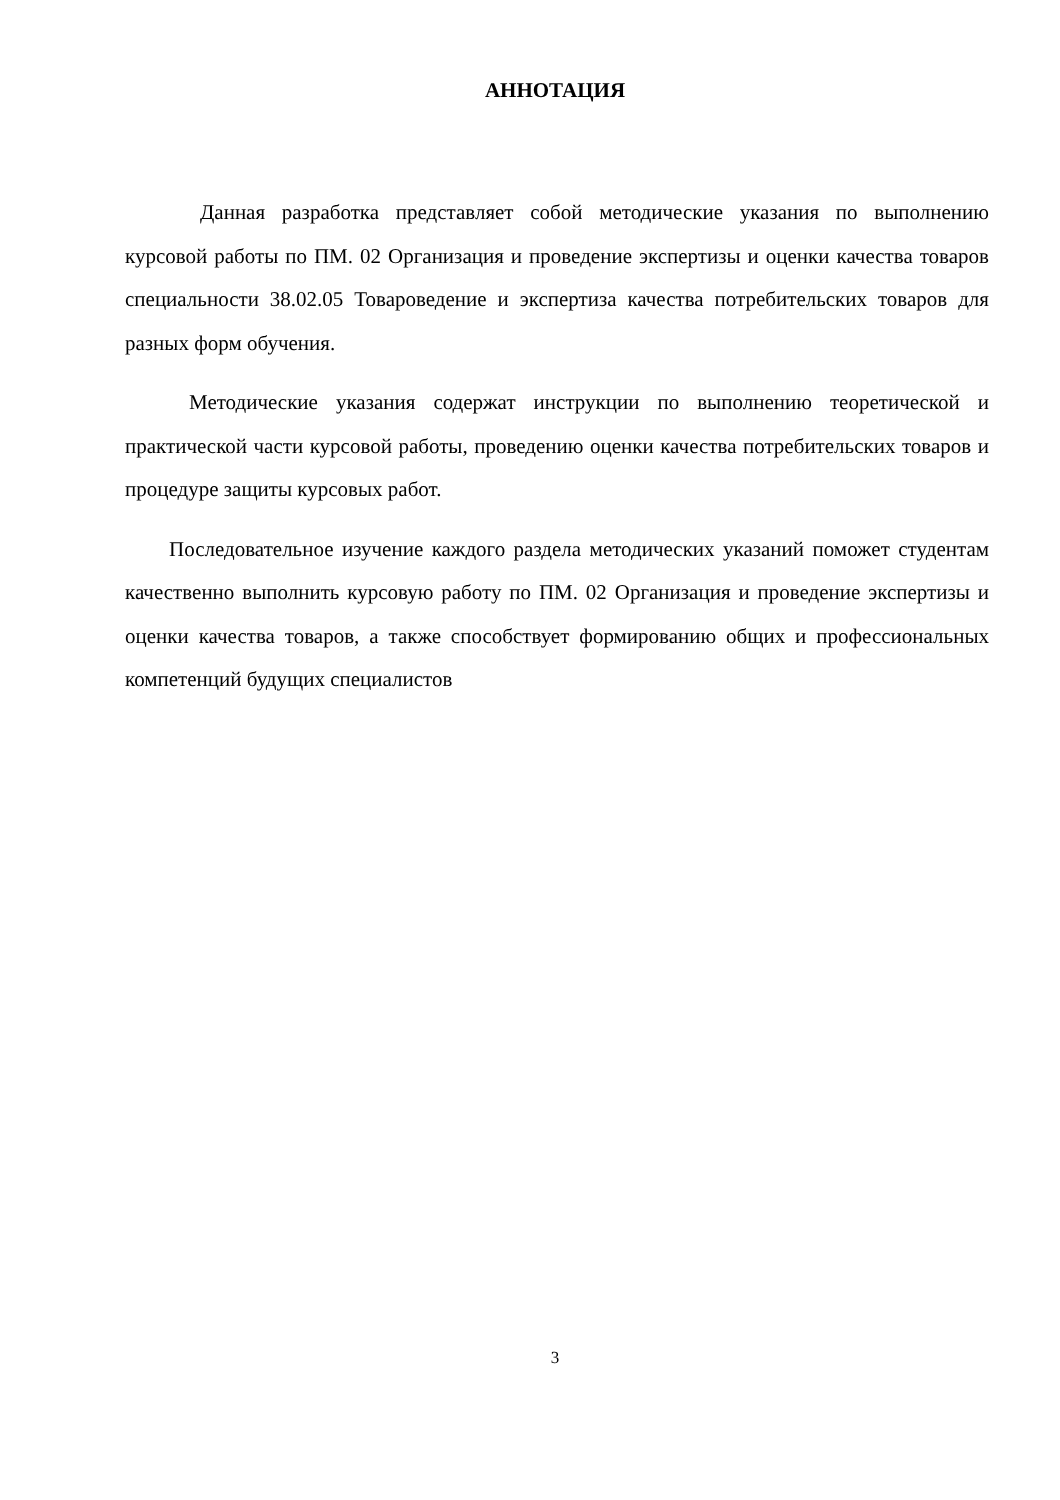АННОТАЦИЯ
Данная разработка представляет собой методические указания по выполнению курсовой работы по ПМ. 02 Организация и проведение экспертизы и оценки качества товаров специальности 38.02.05 Товароведение и экспертиза качества потребительских товаров для разных форм обучения.
Методические указания содержат инструкции по выполнению теоретической и практической части курсовой работы, проведению оценки качества потребительских товаров и процедуре защиты курсовых работ.
Последовательное изучение каждого раздела методических указаний поможет студентам качественно выполнить курсовую работу по ПМ. 02 Организация и проведение экспертизы и оценки качества товаров, а также способствует формированию общих и профессиональных компетенций будущих специалистов
3